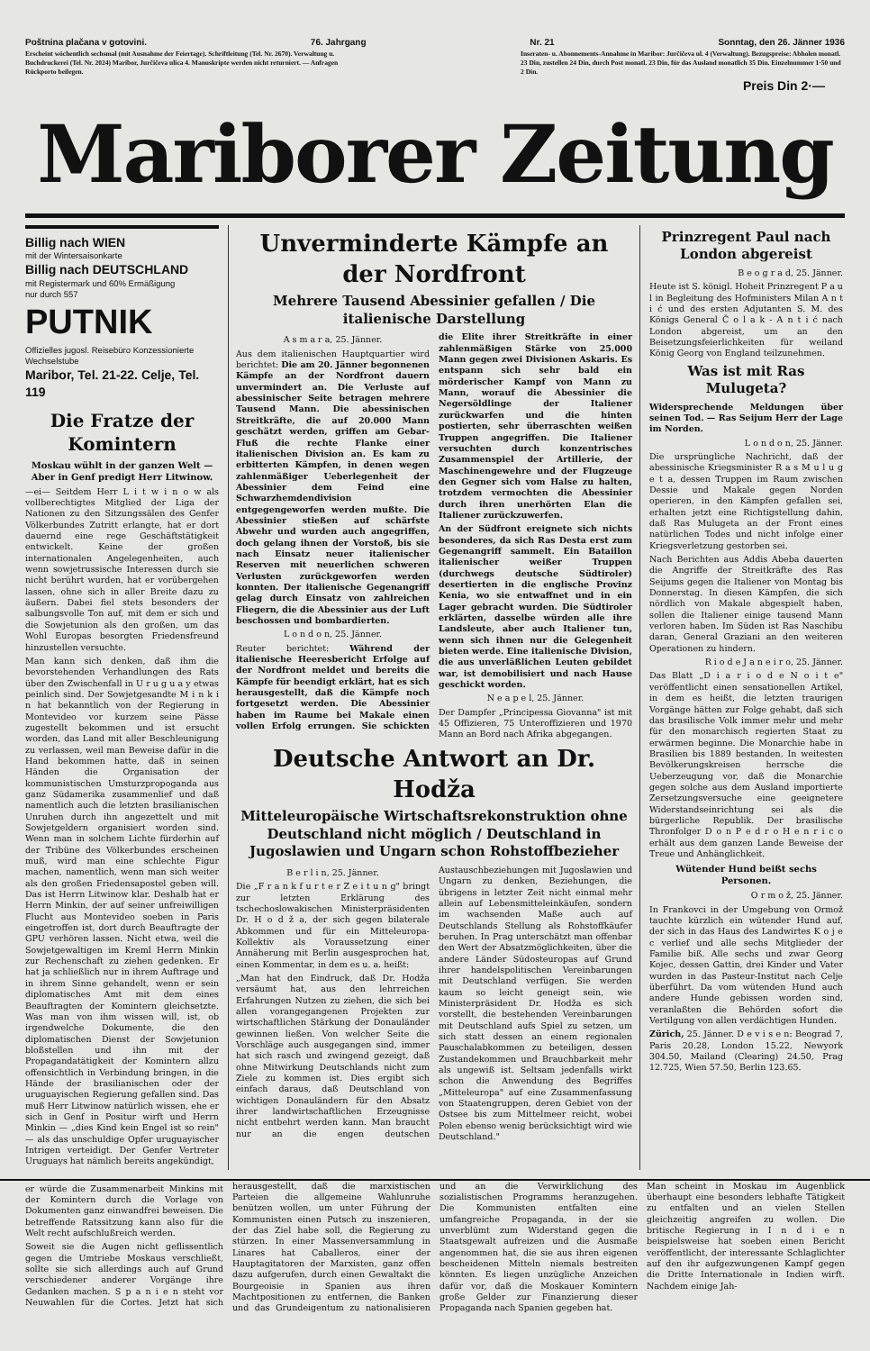Poštnina plačana v gotovini. 76. Jahrgang Nr. 21 Sonntag, den 26. Jänner 1936
Erscheint wöchentlich sechsmal (mit Ausnahme der Feiertage). Schriftleitung (Tel. Nr. 2670). Verwaltung u. Buchdruckerei (Tel. Nr. 2024) Maribor, Jurčičeva ulica 4. Manuskripte werden nicht returniert. — Anfragen Rückporto beilegen.
Inseraten- u. Abonnements-Annahme in Maribor: Jurčičeva ul. 4 (Verwaltung). Bezugspreise: Abholen monatl. 23 Din, zustellen 24 Din, durch Post monatl. 23 Din, für das Ausland monatlich 35 Din. Einzelnummer 1·50 und 2 Din.
Preis Din 2·—
Mariborer Zeitung
Billig nach WIEN
mit der Wintersaisonkarte
Billig nach DEUTSCHLAND
mit Registermark und 60% Ermäßigung
nur durch 557
PUTNIK
Offizielles jugosl. Reisebüro Konzessionierte Wechselstube
Maribor, Tel. 21-22. Celje, Tel. 119
Die Fratze der Komintern
Moskau wühlt in der ganzen Welt — Aber in Genf predigt Herr Litwinow.
—ei— Seitdem Herr L i t w i n o w als vollberechtigtes Mitglied der Liga der Nationen zu den Sitzungssälen des Genfer Völkerbundes Zutritt erlangte, hat er dort dauernd eine rege Geschäftstätigkeit entwickelt. Keine der großen internationalen Angelegenheiten, auch wenn sowjetrussische Interessen durch sie nicht berührt wurden, hat er vorübergehen lassen, ohne sich in aller Breite dazu zu äußern. Dabei fiel stets besonders der salbungsvolle Ton auf, mit dem er sich und die Sowjetunion als den großen, um das Wohl Europas besorgten Friedensfreund hinzustellen versuchte.
Man kann sich denken, daß ihm die bevorstehenden Verhandlungen des Rats über den Zwischenfall in U r u g u a y etwas peinlich sind. Der Sowjetgesandte M i n k i n hat bekanntlich von der Regierung in Montevideo vor kurzem seine Pässe zugestellt bekommen und ist ersucht worden, das Land mit aller Beschleunigung zu verlassen, weil man Beweise dafür in die Hand bekommen hatte, daß in seinen Händen die Organisation der kommunistischen Umsturzpropoganda aus ganz Südamerika zusammenlief und daß namentlich auch die letzten brasilianischen Unruhen durch ihn angezettelt und mit Sowjetgeldern organisiert worden sind. Wenn man in solchem Lichte fürderhin auf der Tribüne des Völkerbundes erscheinen muß, wird man eine schlechte Figur machen, namentlich, wenn man sich weiter als den großen Friedensapostel geben will. Das ist Herrn Litwinow klar. Deshalb hat er Herrn Minkin, der auf seiner unfreiwilligen Flucht aus Montevideo soeben in Paris eingetroffen ist, dort durch Beauftragte der GPU verhören lassen. Nicht etwa, weil die Sowjetgewaltigen im Kreml Herrn Minkin zur Rechenschaft zu ziehen gedenken. Er hat ja schließlich nur in ihrem Auftrage und in ihrem Sinne gehandelt, wenn er sein diplomatisches Amt mit dem eines Beauftragten der Komintern gleichsetzte. Was man von ihm wissen will, ist, ob irgendwelche Dokumente, die den diplomatischen Dienst der Sowjetunion bloßstellen und ihn mit der Propagandatätigkeit der Komintern allzu offensichtlich in Verbindung bringen, in die Hände der brasilianischen oder der uruguayischen Regierung gefallen sind. Das muß Herr Litwinow natürlich wissen, ehe er sich in Genf in Positur wirft und Herrn Minkin — „dies Kind kein Engel ist so rein" — als das unschuldige Opfer uruguayischer Intrigen verteidigt. Der Genfer Vertreter Uruguays hat nämlich bereits angekündigt,
Unverminderte Kämpfe an der Nordfront
Mehrere Tausend Abessinier gefallen / Die italienische Darstellung
A s m a r a, 25. Jänner.
Aus dem italienischen Hauptquartier wird berichtet: Die am 20. Jänner begonnenen Kämpfe an der Nordfront dauern unvermindert an. Die Verluste auf abessinischer Seite betragen mehrere Tausend Mann. Die abessinischen Streitkräfte, die auf 20.000 Mann geschätzt werden, griffen am Gebar-Fluß die rechte Flanke einer italienischen Division an. Es kam zu erbitterten Kämpfen, in denen wegen zahlenmäßiger Ueberlegenheit der Abessinier dem Feind eine Schwarzhemdendivision entgegengeworfen werden mußte. Die Abessinier stießen auf schärfste Abwehr und wurden auch angegriffen, doch gelang ihnen der Vorstoß, bis sie nach Einsatz neuer italienischer Reserven mit neuerlichen schweren Verlusten zurückgeworfen werden konnten. Der italienische Gegenangriff gelag durch Einsatz von zahlreichen Fliegern, die die Abessinier aus der Luft beschossen und bombardierten.
L o n d o n, 25. Jänner.
Reuter berichtet: Während der italienische Heeresbericht Erfolge auf der Nordfront meldet und bereits die Kämpfe für beendigt erklärt, hat es sich herausgestellt, daß die Kämpfe noch fortgesetzt werden. Die Abessinier haben im Raume bei Makale einen vollen Erfolg errungen. Sie schickten die Elite ihrer Streitkräfte in einer zahlenmäßigen Stärke von 25.000 Mann gegen zwei Divisionen Askaris. Es entspann sich sehr bald ein mörderischer Kampf von Mann zu Mann, worauf die Abessinier die Negersöldlinge der Italiener zurückwarfen und die hinten postierten, sehr überraschten weißen Truppen angegriffen. Die Italiener versuchten durch konzentrisches Zusammenspiel der Artillerie, der Maschinengewehre und der Flugzeuge den Gegner sich vom Halse zu halten, trotzdem vermochten die Abessinier durch ihren unerhörten Elan die Italiener zurückzuwerfen.
An der Südfront ereignete sich nichts besonderes, da sich Ras Desta erst zum Gegenangriff sammelt. Ein Bataillon italienischer weißer Truppen (durchwegs deutsche Südtiroler) desertierten in die englische Provinz Kenia, wo sie entwaffnet und in ein Lager gebracht wurden. Die Südtiroler erklärten, dasselbe würden alle ihre Landsleute, aber auch Italiener tun, wenn sich ihnen nur die Gelegenheit bieten werde. Eine italienische Division, die aus unverläßlichen Leuten gebildet war, ist demobilisiert und nach Hause geschickt worden.
N e a p e l, 25. Jänner.
Der Dampfer „Principessa Giovanna" ist mit 45 Offizieren, 75 Unteroffizieren und 1970 Mann an Bord nach Afrika abgegangen.
Deutsche Antwort an Dr. Hodža
Mitteleuropäische Wirtschaftsrekonstruktion ohne Deutschland nicht möglich / Deutschland in Jugoslawien und Ungarn schon Rohstoffbezieher
B e r l i n, 25. Jänner.
Die „F r a n k f u r t e r Z e i t u n g" bringt zur letzten Erklärung des tschechoslowakischen Ministerpräsidenten Dr. H o d ž a, der sich gegen bilaterale Abkommen und für ein Mitteleuropa-Kollektiv als Voraussetzung einer Annäherung mit Berlin ausgesprochen hat, einen Kommentar, in dem es u. a. heißt:
„Man hat den Eindruck, daß Dr. Hodža versäumt hat, aus den lehrreichen Erfahrungen Nutzen zu ziehen, die sich bei allen vorangegangenen Projekten zur wirtschaftlichen Stärkung der Donauländer gewinnen ließen. Von welcher Seite die Vorschläge auch ausgegangen sind, immer hat sich rasch und zwingend gezeigt, daß ohne Mitwirkung Deutschlands nicht zum Ziele zu kommen ist. Dies ergibt sich einfach daraus, daß Deutschland von wichtigen Donauländern für den Absatz ihrer landwirtschaftlichen Erzeugnisse nicht entbehrt werden kann. Man braucht nur an die engen deutschen Austauschbeziehungen mit Jugoslawien und Ungarn zu denken, Beziehungen, die übrigens in letzter Zeit nicht einmal mehr allein auf Lebensmitteleinkäufen, sondern im wachsenden Maße auch auf Deutschlands Stellung als Rohstoffkäufer beruhen. In Prag unterschätzt man offenbar den Wert der Absatzmöglichkeiten, über die andere Länder Südosteuropas auf Grund ihrer handelspolitischen Vereinbarungen mit Deutschland verfügen. Sie werden kaum so leicht geneigt sein, wie Ministerpräsident Dr. Hodža es sich vorstellt, die bestehenden Vereinbarungen mit Deutschland aufs Spiel zu setzen, um sich statt dessen an einem regionalen Pauschalabkommen zu beteiligen, dessen Zustandekommen und Brauchbarkeit mehr als ungewiß ist. Seltsam jedenfalls wirkt schon die Anwendung des Begriffes „Mitteleuropa" auf eine Zusammenfassung von Staatengruppen, deren Gebiet von der Ostsee bis zum Mittelmeer reicht, wobei Polen ebenso wenig berücksichtigt wird wie Deutschland."
Prinzregent Paul nach London abgereist
B e o g r a d, 25. Jänner.
Heute ist S. königl. Hoheit Prinzregent P a u l in Begleitung des Hofministers Milan A n t i ć und des ersten Adjutanten S. M. des Königs General Č o l a k - A n t i ć nach London abgereist, um an den Beisetzungsfeierlichkeiten für weiland König Georg von England teilzunehmen.
Was ist mit Ras Mulugeta?
Widersprechende Meldungen über seinen Tod. — Ras Seijum Herr der Lage im Norden.
L o n d o n, 25. Jänner.
Die ursprüngliche Nachricht, daß der abessinische Kriegsminister R a s M u l u g e t a, dessen Truppen im Raum zwischen Dessie und Makale gegen Norden operieren, in den Kämpfen gefallen sei, erhalten jetzt eine Richtigstellung dahin, daß Ras Mulugeta an der Front eines natürlichen Todes und nicht infolge einer Kriegsverletzung gestorben sei.
Nach Berichten aus Addis Abeba dauerten die Angriffe der Streitkräfte des Ras Seijums gegen die Italiener von Montag bis Donnerstag. In diesen Kämpfen, die sich nördlich von Makale abgespielt haben, sollen die Italiener einige tausend Mann verloren haben. Im Süden ist Ras Naschibu daran, General Graziani an den weiteren Operationen zu hindern.
R i o d e J a n e i r o, 25. Jänner.
Das Blatt „D i a r i o d e N o i t e" veröffentlicht einen sensationellen Artikel, in dem es heißt, die letzten traurigen Vorgänge hätten zur Folge gehabt, daß sich das brasilische Volk immer mehr und mehr für den monarchisch regierten Staat zu erwärmen beginne. Die Monarchie habe in Brasilien bis 1889 bestanden. In weitesten Bevölkerungskreisen herrsche die Ueberzeugung vor, daß die Monarchie gegen solche aus dem Ausland importierte Zersetzungsversuche eine geeignetere Widerstandseinrichtung sei als die bürgerliche Republik. Der brasilische Thronfolger D o n P e d r o H e n r i c o erhält aus dem ganzen Lande Beweise der Treue und Anhänglichkeit.
Wütender Hund beißt sechs Personen.
O r m o ž, 25. Jänner.
In Frankovci in der Umgebung von Ormož tauchte kürzlich ein wütender Hund auf, der sich in das Haus des Landwirtes K o j e c verlief und alle sechs Mitglieder der Familie biß. Alle sechs und zwar Georg Kojec, dessen Gattin, drei Kinder und Vater wurden in das Pasteur-Institut nach Celje überführt. Da vom wütenden Hund auch andere Hunde gebissen worden sind, veranlaßten die Behörden sofort die Vertilgung von allen verdächtigen Hunden.
Zürich, 25. Jänner. D e v i s e n: Beograd 7, Paris 20.28, London 15.22, Newyork 304.50, Mailand (Clearing) 24.50, Prag 12.725, Wien 57.50, Berlin 123.65.
er würde die Zusammenarbeit Minkins mit der Komintern durch die Vorlage von Dokumenten ganz einwandfrei beweisen. Die betreffende Ratssitzung kann also für die Welt recht aufschlußreich werden.
Soweit sie die Augen nicht geflissentlich gegen die Umtriebe Moskaus verschließt, sollte sie sich allerdings auch auf Grund verschiedener anderer Vorgänge ihre Gedanken machen. S p a n i e n steht vor Neuwahlen für die Cortes. Jetzt hat sich herausgestellt, daß die marxistischen Parteien die allgemeine Wahlunruhe benützen wollen, um unter Führung der Kommunisten einen Putsch zu inszenieren, der das Ziel habe soll, die Regierung zu stürzen. In einer Massenversammlung in Linares hat Caballeros, einer der Hauptagitatoren der Marxisten, ganz offen dazu aufgerufen, durch einen Gewaltakt die Bourgeoisie in Spanien aus ihren Machtpositionen zu entfernen, die Banken und das Grundeigentum zu nationalisieren und an die Verwirklichung des sozialistischen Programms heranzugehen. Die Kommunisten entfalten eine umfangreiche Propaganda, in der sie unverblümt zum Widerstand gegen die Staatsgewalt aufreizen und die Ausmaße angenommen hat, die sie aus ihren eigenen bescheidenen Mitteln niemals bestreiten könnten. Es liegen unzügliche Anzeichen dafür vor, daß die Moskauer Komintern große Gelder zur Finanzierung dieser Propaganda nach Spanien gegeben hat.
Man scheint in Moskau im Augenblick überhaupt eine besonders lebhafte Tätigkeit zu entfalten und an vielen Stellen gleichzeitig angreifen zu wollen. Die britische Regierung in I n d i e n beispielsweise hat soeben einen Bericht veröffentlicht, der interessante Schlaglichter auf den ihr aufgezwungenen Kampf gegen die Dritte Internationale in Indien wirft. Nachdem einige Jah-